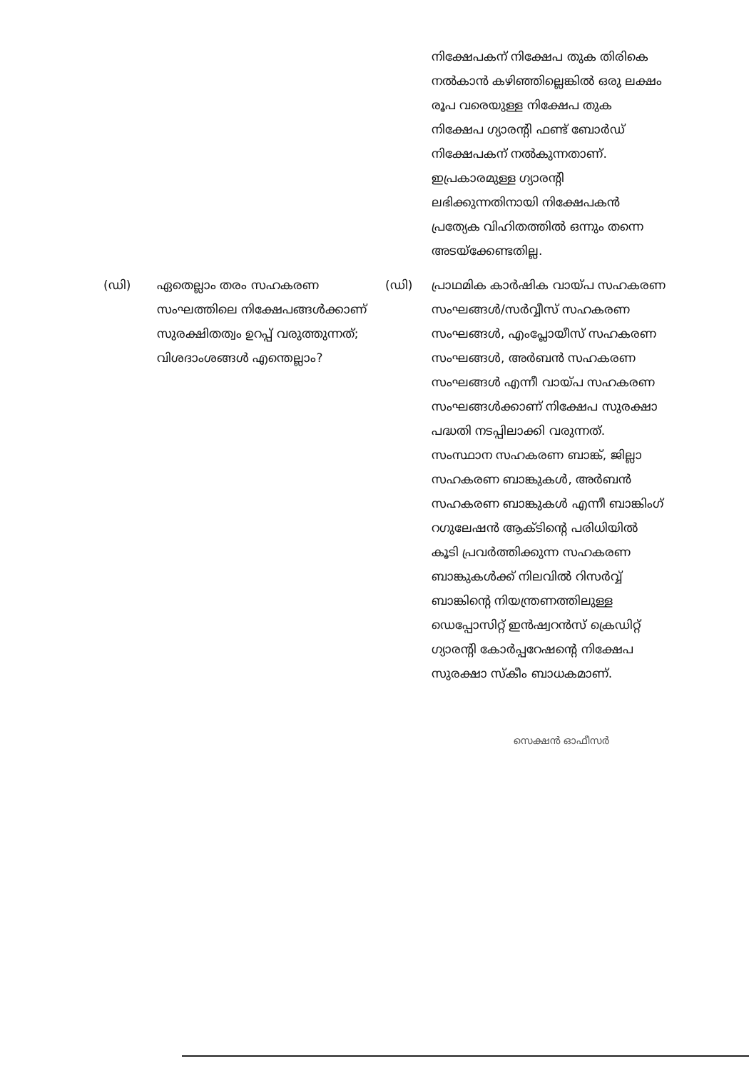നിക്ഷേപകന് നിക്ഷേപ തുക തിരികെ നൽകാൻ കഴിഞ്ഞില്ലെങ്കിൽ ഒരു ലക്ഷം രൂപ വരെയുള്ള നിക്ഷേപ തുക നിക്ഷേപ ഗ്യാരന്റി ഫണ്ട് ബോർഡ് നിക്ഷേപകന് നൽകുന്നതാണ്. ഇപ്രകാരമുള്ള ഗ്യാരന്റി ലഭിക്കുന്നതിനായി നിക്ഷേപകൻ പ്രത്യേക വിഹിതത്തിൽ ഒന്നും തന്നെ അടയ്ക്കേണ്ടതില്ല.
(ഡി) ഏതെല്ലാം തരം സഹകരണ സംഘത്തിലെ നിക്ഷേപങ്ങൾക്കാണ് സുരക്ഷിതത്വം ഉറപ്പ് വരുത്തുന്നത്; വിശദാംശങ്ങൾ എന്തെല്ലാം?
(ഡി) പ്രാഥമിക കാർഷിക വായ്പ സഹകരണ സംഘങ്ങൾ/സർവ്വീസ് സഹകരണ സംഘങ്ങൾ, എംപ്ലോയീസ് സഹകരണ സംഘങ്ങൾ, അർബൻ സഹകരണ സംഘങ്ങൾ എന്നീ വായ്പ സഹകരണ സംഘങ്ങൾക്കാണ് നിക്ഷേപ സുരക്ഷാ പദ്ധതി നടപ്പിലാക്കി വരുന്നത്. സംസ്ഥാന സഹകരണ ബാങ്ക്, ജില്ലാ സഹകരണ ബാങ്കുകൾ, അർബൻ സഹകരണ ബാങ്കുകൾ എന്നീ ബാങ്കിംഗ് റഗുലേഷൻ ആക്ടിന്റെ പരിധിയിൽ കൂടി പ്രവർത്തിക്കുന്ന സഹകരണ ബാങ്കുകൾക്ക് നിലവിൽ റിസർവ്വ് ബാങ്കിന്റെ നിയന്ത്രണത്തിലുള്ള ഡെപ്പോസിറ്റ് ഇൻഷ്വറൻസ് ക്രെഡിറ്റ് ഗ്യാരന്റി കോർപ്പറേഷന്റെ നിക്ഷേപ സുരക്ഷാ സ്കീം ബാധകമാണ്.
സെക്ഷൻ ഓഫീസർ